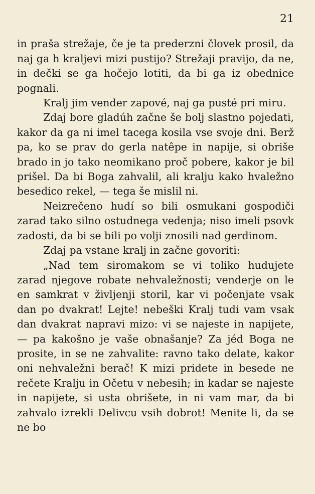21
in praša strežaje, če je ta prederzni človek prosil, da naj ga h kraljevi mizi pustijo? Strežaji pravijo, da ne, in dečki se ga hočejo lotiti, da bi ga iz obednice pognali.
Kralj jim vender zapové, naj ga pusté pri miru.
Zdaj bore gladúh začne še bolj slastno pojedati, kakor da ga ni imel tacega kosila vse svoje dni. Berž pa, ko se prav do gerla natêpe in napije, si obriše brado in jo tako neomikano proč pobere, kakor je bil prišel. Da bi Boga zahvalil, ali kralju kako hvaležno besedico rekel, — tega še mislil ni.
Neizrečeno hudí so bili osmukani gospodiči zarad tako silno ostudnega vedenja; niso imeli psovk zadosti, da bi se bili po volji znosili nad gerdinom.
Zdaj pa vstane kralj in začne govoriti:
„Nad tem siromakom se vi toliko hudujete zarad njegove robate nehvaležnosti; venderje on le en samkrat v življenji storil, kar vi počenjate vsak dan po dvakrat! Lejte! nebeški Kralj tudi vam vsak dan dvakrat napravi mizo: vi se najeste in napijete, — pa kakošno je vaše obnašanje? Za jéd Boga ne prosite, in se ne zahvalite: ravno tako delate, kakor oni nehvaležni berač! K mizi pridete in besede ne rečete Kralju in Očetu v nebesih; in kadar se najeste in napijete, si usta obrišete, in ni vam mar, da bi zahvalo izrekli Delivcu vsih dobrot! Menite li, da se ne bo